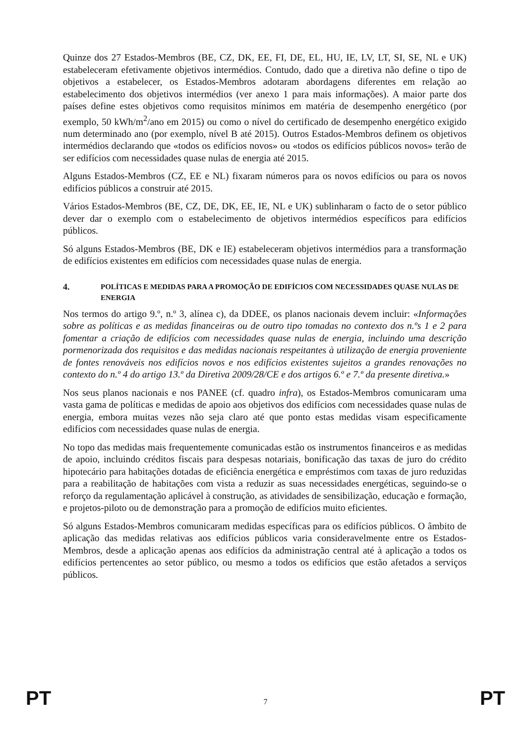Quinze dos 27 Estados-Membros (BE, CZ, DK, EE, FI, DE, EL, HU, IE, LV, LT, SI, SE, NL e UK) estabeleceram efetivamente objetivos intermédios. Contudo, dado que a diretiva não define o tipo de objetivos a estabelecer, os Estados-Membros adotaram abordagens diferentes em relação ao estabelecimento dos objetivos intermédios (ver anexo 1 para mais informações). A maior parte dos países define estes objetivos como requisitos mínimos em matéria de desempenho energético (por exemplo, 50 kWh/m<sup>2</sup>/ano em 2015) ou como o nível do certificado de desempenho energético exigido num determinado ano (por exemplo, nível B até 2015). Outros Estados-Membros definem os objetivos intermédios declarando que «todos os edifícios novos» ou «todos os edifícios públicos novos» terão de ser edifícios com necessidades quase nulas de energia até 2015.
Alguns Estados-Membros (CZ, EE e NL) fixaram números para os novos edifícios ou para os novos edifícios públicos a construir até 2015.
Vários Estados-Membros (BE, CZ, DE, DK, EE, IE, NL e UK) sublinharam o facto de o setor público dever dar o exemplo com o estabelecimento de objetivos intermédios específicos para edifícios públicos.
Só alguns Estados-Membros (BE, DK e IE) estabeleceram objetivos intermédios para a transformação de edifícios existentes em edifícios com necessidades quase nulas de energia.
4. POLÍTICAS E MEDIDAS PARA A PROMOÇÃO DE EDIFÍCIOS COM NECESSIDADES QUASE NULAS DE ENERGIA
Nos termos do artigo 9.º, n.º 3, alínea c), da DDEE, os planos nacionais devem incluir: «Informações sobre as políticas e as medidas financeiras ou de outro tipo tomadas no contexto dos n.ºs 1 e 2 para fomentar a criação de edifícios com necessidades quase nulas de energia, incluindo uma descrição pormenorizada dos requisitos e das medidas nacionais respeitantes à utilização de energia proveniente de fontes renováveis nos edifícios novos e nos edifícios existentes sujeitos a grandes renovações no contexto do n.º 4 do artigo 13.º da Diretiva 2009/28/CE e dos artigos 6.º e 7.º da presente diretiva.»
Nos seus planos nacionais e nos PANEE (cf. quadro infra), os Estados-Membros comunicaram uma vasta gama de políticas e medidas de apoio aos objetivos dos edifícios com necessidades quase nulas de energia, embora muitas vezes não seja claro até que ponto estas medidas visam especificamente edifícios com necessidades quase nulas de energia.
No topo das medidas mais frequentemente comunicadas estão os instrumentos financeiros e as medidas de apoio, incluindo créditos fiscais para despesas notariais, bonificação das taxas de juro do crédito hipotecário para habitações dotadas de eficiência energética e empréstimos com taxas de juro reduzidas para a reabilitação de habitações com vista a reduzir as suas necessidades energéticas, seguindo-se o reforço da regulamentação aplicável à construção, as atividades de sensibilização, educação e formação, e projetos-piloto ou de demonstração para a promoção de edifícios muito eficientes.
Só alguns Estados-Membros comunicaram medidas específicas para os edifícios públicos. O âmbito de aplicação das medidas relativas aos edifícios públicos varia consideravelmente entre os Estados-Membros, desde a aplicação apenas aos edifícios da administração central até à aplicação a todos os edifícios pertencentes ao setor público, ou mesmo a todos os edifícios que estão afetados a serviços públicos.
PT 7 PT